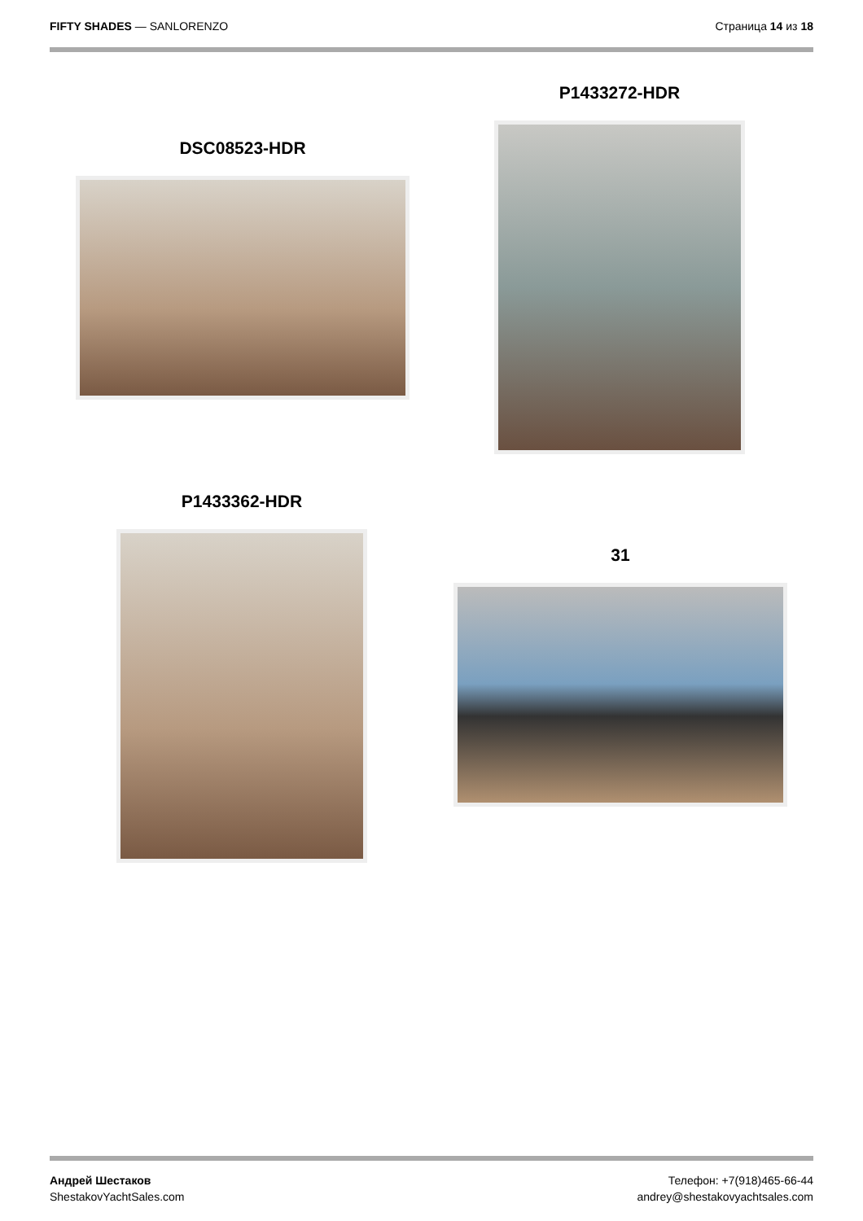FIFTY SHADES — SANLORENZO Страница 14 из 18
DSC08523-HDR
P1433272-HDR
P1433362-HDR
31
Андрей Шестаков
ShestakovYachtSales.com
Телефон: +7(918)465-66-44
andrey@shestakovyachtsales.com